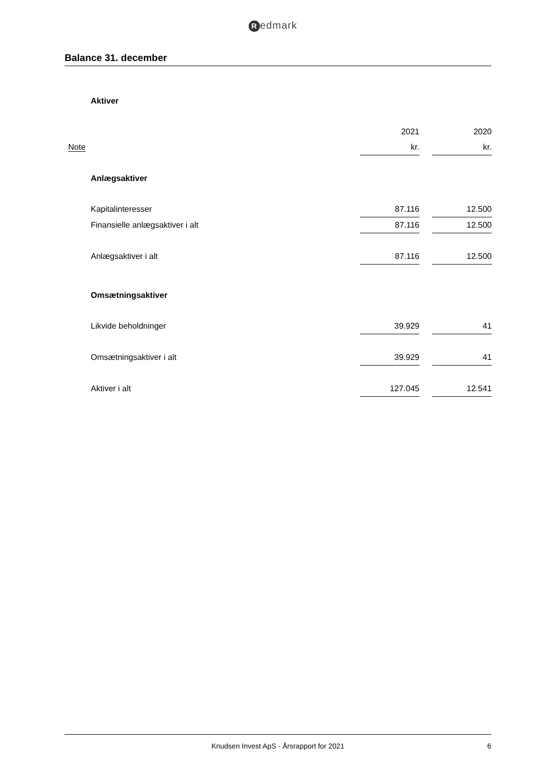Redmark
Balance 31. december
| Aktiver | | | | |
| | | 2021 | | 2020 |
| Note | | kr. | | kr. |
| Anlægsaktiver | | | | |
| | Kapitalinteresser | 87.116 | | 12.500 |
| | Finansielle anlægsaktiver i alt | 87.116 | | 12.500 |
| | Anlægsaktiver i alt | 87.116 | | 12.500 |
| Omsætningsaktiver | | | | |
| | Likvide beholdninger | 39.929 | | 41 |
| | Omsætningsaktiver i alt | 39.929 | | 41 |
| | Aktiver i alt | 127.045 | | 12.541 |
Knudsen Invest ApS · Årsrapport for 2021
6